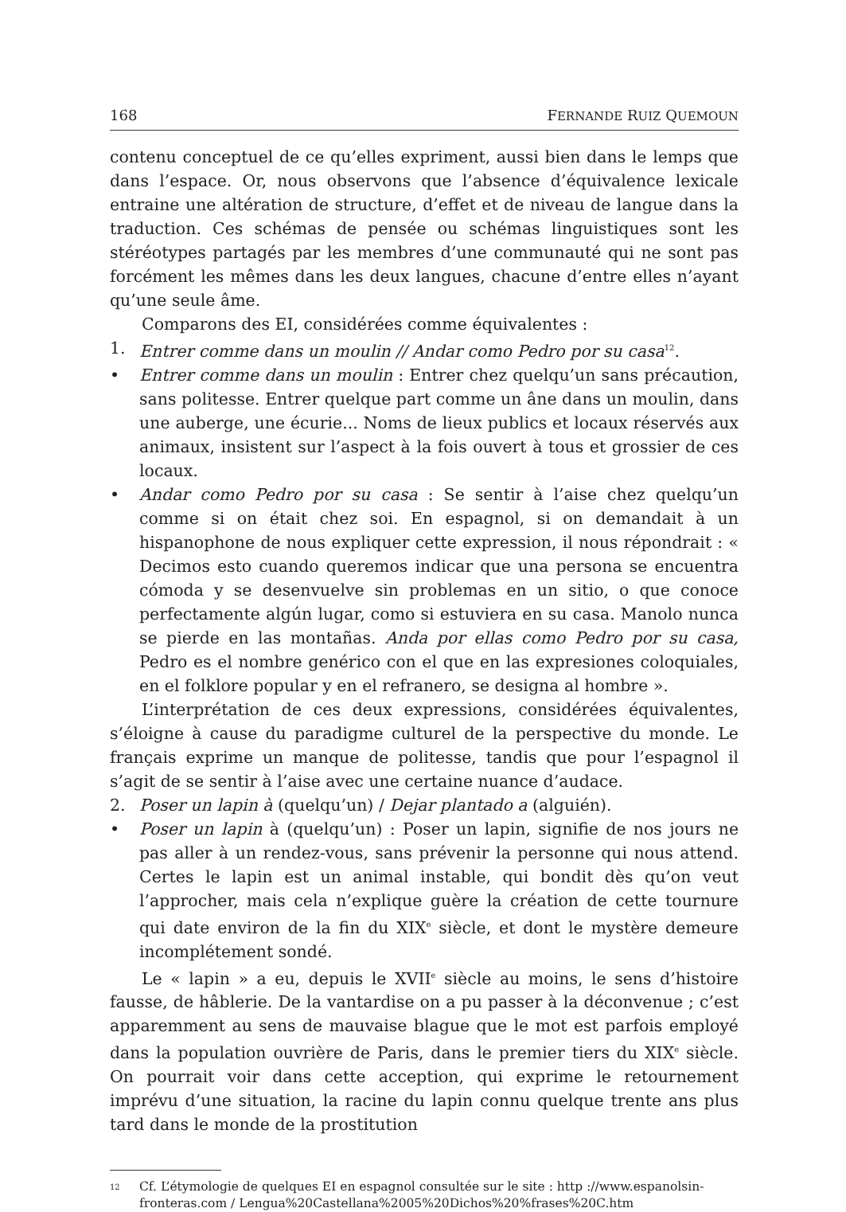168 FERNANDE RUIZ QUEMOUN
contenu conceptuel de ce qu’elles expriment, aussi bien dans le lemps que dans l’espace. Or, nous observons que l’absence d’équivalence lexicale entraine une altération de structure, d’effet et de niveau de langue dans la traduction. Ces schémas de pensée ou schémas linguistiques sont les stéréotypes partagés par les membres d’une communauté qui ne sont pas forcément les mêmes dans les deux langues, chacune d’entre elles n’ayant qu’une seule âme.
Comparons des EI, considérées comme équivalentes :
1. Entrer comme dans un moulin // Andar como Pedro por su casa<sup>12</sup>.
• Entrer comme dans un moulin : Entrer chez quelqu’un sans précaution, sans politesse. Entrer quelque part comme un âne dans un moulin, dans une auberge, une écurie... Noms de lieux publics et locaux réservés aux animaux, insistent sur l’aspect à la fois ouvert à tous et grossier de ces locaux.
• Andar como Pedro por su casa : Se sentir à l’aise chez quelqu’un comme si on était chez soi. En espagnol, si on demandait à un hispanophone de nous expliquer cette expression, il nous répondrait : « Decimos esto cuando queremos indicar que una persona se encuentra cómoda y se desenvuelve sin problemas en un sitio, o que conoce perfectamente algún lugar, como si estuviera en su casa. Manolo nunca se pierde en las montañas. Anda por ellas como Pedro por su casa, Pedro es el nombre genérico con el que en las expresiones coloquiales, en el folklore popular y en el refranero, se designa al hombre ».
L’interprétation de ces deux expressions, considérées équivalentes, s’éloigne à cause du paradigme culturel de la perspective du monde. Le français exprime un manque de politesse, tandis que pour l’espagnol il s’agit de se sentir à l’aise avec une certaine nuance d’audace.
2. Poser un lapin à (quelqu’un) / Dejar plantado a (alguién).
• Poser un lapin à (quelqu’un) : Poser un lapin, signifie de nos jours ne pas aller à un rendez-vous, sans prévenir la personne qui nous attend. Certes le lapin est un animal instable, qui bondit dès qu’on veut l’approcher, mais cela n’explique guère la création de cette tournure qui date environ de la fin du XIX<sup>e</sup> siècle, et dont le mystère demeure incomplétement sondé.
Le « lapin » a eu, depuis le XVII<sup>e</sup> siècle au moins, le sens d’histoire fausse, de hâblerie. De la vantardise on a pu passer à la déconvenue ; c’est apparemment au sens de mauvaise blague que le mot est parfois employé dans la population ouvrière de Paris, dans le premier tiers du XIX<sup>e</sup> siècle. On pourrait voir dans cette acception, qui exprime le retournement imprévu d’une situation, la racine du lapin connu quelque trente ans plus tard dans le monde de la prostitution
12 Cf. L’étymologie de quelques EI en espagnol consultée sur le site : http ://www.espanolsin-fronteras.com / Lengua%20Castellana%2005%20Dichos%20%frases%20C.htm